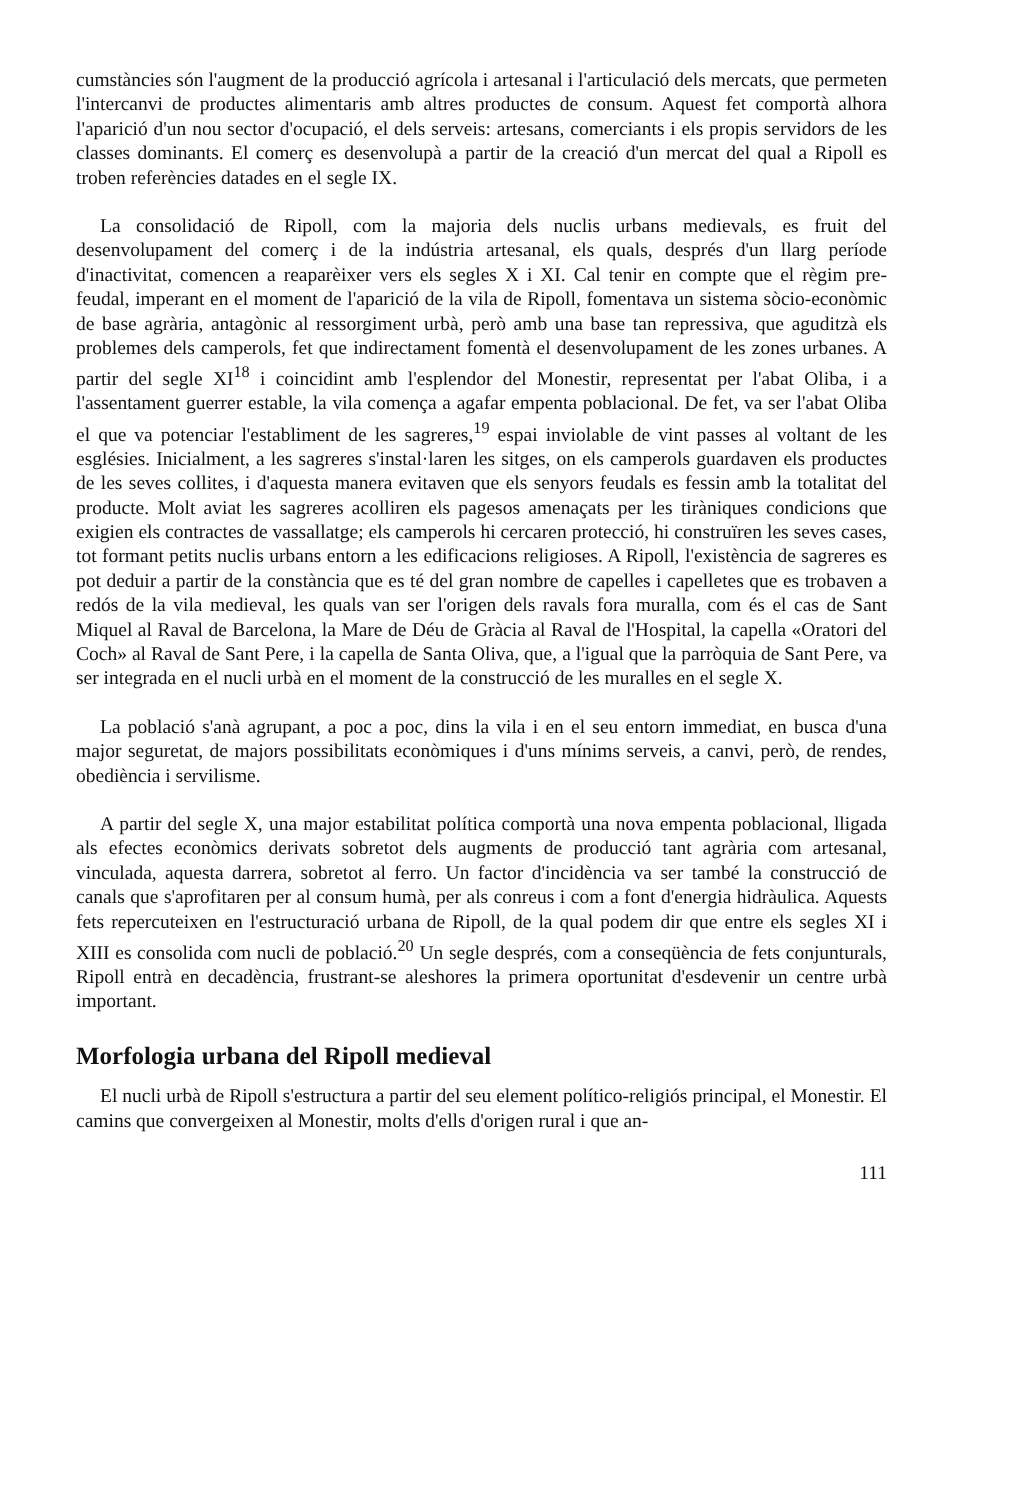cumstàncies són l'augment de la producció agrícola i artesanal i l'articulació dels mercats, que permeten l'intercanvi de productes alimentaris amb altres productes de consum. Aquest fet comportà alhora l'aparició d'un nou sector d'ocupació, el dels serveis: artesans, comerciants i els propis servidors de les classes dominants. El comerç es desenvolupà a partir de la creació d'un mercat del qual a Ripoll es troben referències datades en el segle IX.
La consolidació de Ripoll, com la majoria dels nuclis urbans medievals, es fruit del desenvolupament del comerç i de la indústria artesanal, els quals, després d'un llarg període d'inactivitat, comencen a reaparèixer vers els segles X i XI. Cal tenir en compte que el règim pre-feudal, imperant en el moment de l'aparició de la vila de Ripoll, fomentava un sistema sòcio-econòmic de base agrària, antagònic al ressorgiment urbà, però amb una base tan repressiva, que aguditzà els problemes dels camperols, fet que indirectament fomentà el desenvolupament de les zones urbanes. A partir del segle XI<sup>18</sup> i coincidint amb l'esplendor del Monestir, representat per l'abat Oliba, i a l'assentament guerrer estable, la vila comença a agafar empenta poblacional. De fet, va ser l'abat Oliba el que va potenciar l'establiment de les sagreres,<sup>19</sup> espai inviolable de vint passes al voltant de les esglésies. Inicialment, a les sagreres s'instal·laren les sitges, on els camperols guardaven els productes de les seves collites, i d'aquesta manera evitaven que els senyors feudals es fessin amb la totalitat del producte. Molt aviat les sagreres acolliren els pagesos amenaçats per les tiràniques condicions que exigien els contractes de vassallatge; els camperols hi cercaren protecció, hi construïren les seves cases, tot formant petits nuclis urbans entorn a les edificacions religioses. A Ripoll, l'existència de sagreres es pot deduir a partir de la constància que es té del gran nombre de capelles i capelletes que es trobaven a redós de la vila medieval, les quals van ser l'origen dels ravals fora muralla, com és el cas de Sant Miquel al Raval de Barcelona, la Mare de Déu de Gràcia al Raval de l'Hospital, la capella «Oratori del Coch» al Raval de Sant Pere, i la capella de Santa Oliva, que, a l'igual que la parròquia de Sant Pere, va ser integrada en el nucli urbà en el moment de la construcció de les muralles en el segle X.
La població s'anà agrupant, a poc a poc, dins la vila i en el seu entorn immediat, en busca d'una major seguretat, de majors possibilitats econòmiques i d'uns mínims serveis, a canvi, però, de rendes, obediència i servilisme.
A partir del segle X, una major estabilitat política comportà una nova empenta poblacional, lligada als efectes econòmics derivats sobretot dels augments de producció tant agrària com artesanal, vinculada, aquesta darrera, sobretot al ferro. Un factor d'incidència va ser també la construcció de canals que s'aprofitaren per al consum humà, per als conreus i com a font d'energia hidràulica. Aquests fets repercuteixen en l'estructuració urbana de Ripoll, de la qual podem dir que entre els segles XI i XIII es consolida com nucli de població.<sup>20</sup> Un segle després, com a conseqüència de fets conjunturals, Ripoll entrà en decadència, frustrant-se aleshores la primera oportunitat d'esdevenir un centre urbà important.
Morfologia urbana del Ripoll medieval
El nucli urbà de Ripoll s'estructura a partir del seu element político-religiós principal, el Monestir. El camins que convergeixen al Monestir, molts d'ells d'origen rural i que an-
111